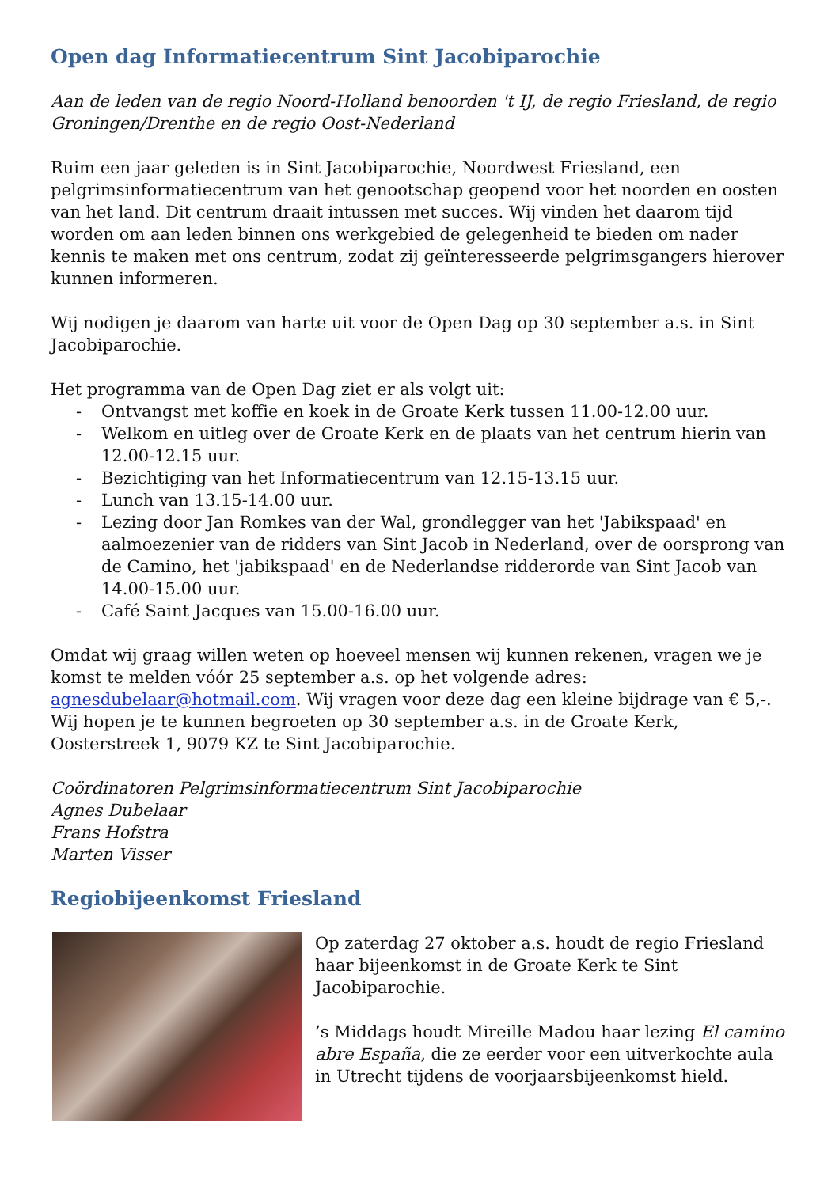Open dag Informatiecentrum Sint Jacobiparochie
Aan de leden van de regio Noord-Holland benoorden 't IJ, de regio Friesland, de regio Groningen/Drenthe en de regio Oost-Nederland
Ruim een jaar geleden is in Sint Jacobiparochie, Noordwest Friesland, een pelgrimsinformatiecentrum van het genootschap geopend voor het noorden en oosten van het land. Dit centrum draait intussen met succes. Wij vinden het daarom tijd worden om aan leden binnen ons werkgebied de gelegenheid te bieden om nader kennis te maken met ons centrum, zodat zij geïnteresseerde pelgrimsgangers hierover kunnen informeren.
Wij nodigen je daarom van harte uit voor de Open Dag op 30 september a.s. in Sint Jacobiparochie.
Het programma van de Open Dag ziet er als volgt uit:
- Ontvangst met koffie en koek in de Groate Kerk tussen 11.00-12.00 uur.
- Welkom en uitleg over de Groate Kerk en de plaats van het centrum hierin van 12.00-12.15 uur.
- Bezichtiging van het Informatiecentrum van 12.15-13.15 uur.
- Lunch van 13.15-14.00 uur.
- Lezing door Jan Romkes van der Wal, grondlegger van het 'Jabikspaad' en aalmoezenier van de ridders van Sint Jacob in Nederland, over de oorsprong van de Camino, het 'jabikspaad' en de Nederlandse ridderorde van Sint Jacob van 14.00-15.00 uur.
- Café Saint Jacques van 15.00-16.00 uur.
Omdat wij graag willen weten op hoeveel mensen wij kunnen rekenen, vragen we je komst te melden vóór 25 september a.s. op het volgende adres: agnesdubelaar@hotmail.com. Wij vragen voor deze dag een kleine bijdrage van € 5,-. Wij hopen je te kunnen begroeten op 30 september a.s. in de Groate Kerk, Oosterstreek 1, 9079 KZ te Sint Jacobiparochie.
Coördinatoren Pelgrimsinformatiecentrum Sint Jacobiparochie
Agnes Dubelaar
Frans Hofstra
Marten Visser
Regiobijeenkomst Friesland
Op zaterdag 27 oktober a.s. houdt de regio Friesland haar bijeenkomst in de Groate Kerk te Sint Jacobiparochie.
’s Middags houdt Mireille Madou haar lezing El camino abre España, die ze eerder voor een uitverkochte aula in Utrecht tijdens de voorjaarsbijeenkomst hield.